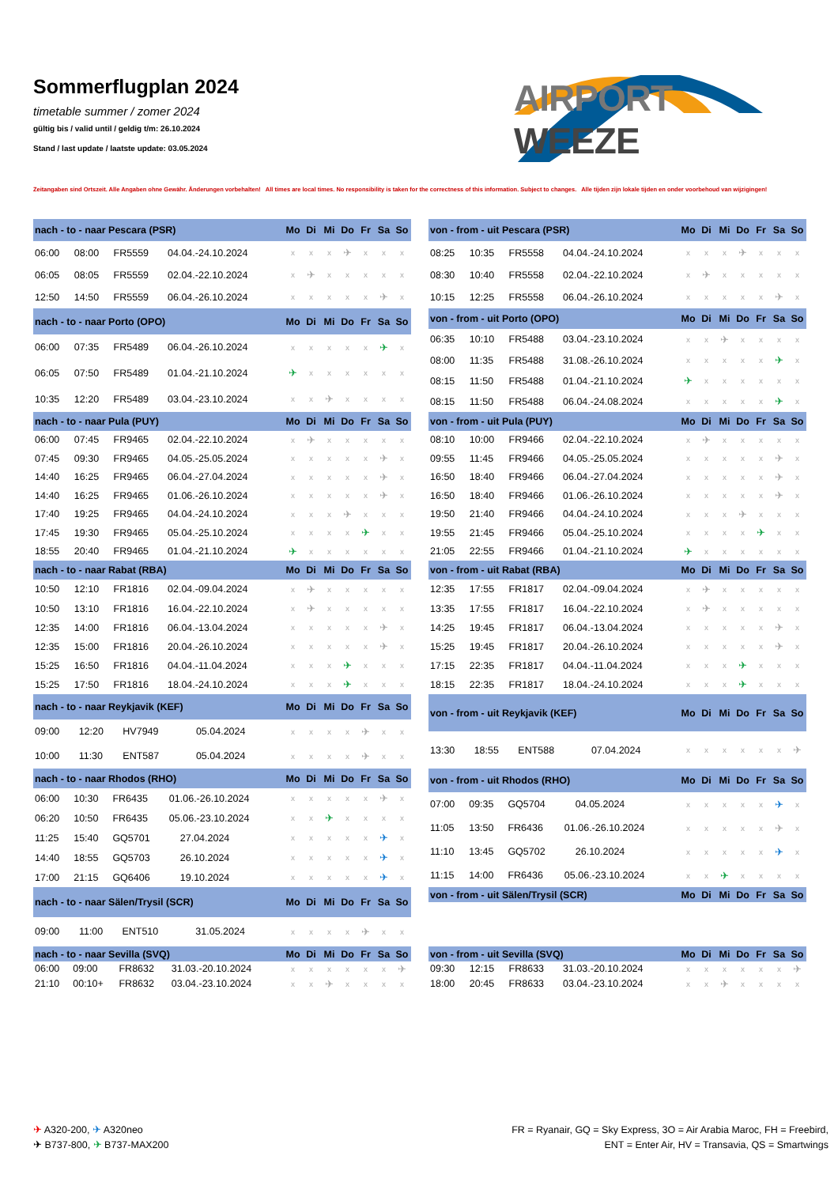Sommerflugplan 2024
timetable summer / zomer 2024
gültig bis / valid until / geldig t/m: 26.10.2024
Stand / last update / laatste update: 03.05.2024
AIRPORT WEEZE
Zeitangaben sind Ortszeit. Alle Angaben ohne Gewähr. Änderungen vorbehalten! All times are local times. No responsibility is taken for the correctness of this information. Subject to changes. Alle tijden zijn lokale tijden en onder voorbehoud van wijzigingen!
| nach - to - naar Pescara (PSR) | | | | Mo | Di | Mi | Do | Fr | Sa | So |
| --- | --- | --- | --- | --- | --- | --- | --- | --- | --- | --- |
| 06:00 | 08:00 | FR5559 | 04.04.-24.10.2024 | x | x | x | ✈ | x | x | x |
| 06:05 | 08:05 | FR5559 | 02.04.-22.10.2024 | x | ✈ | x | x | x | x | x |
| 12:50 | 14:50 | FR5559 | 06.04.-26.10.2024 | x | x | x | x | x | ✈ | x |
| von - from - uit Pescara (PSR) | | | | Mo | Di | Mi | Do | Fr | Sa | So |
| --- | --- | --- | --- | --- | --- | --- | --- | --- | --- | --- |
| 08:25 | 10:35 | FR5558 | 04.04.-24.10.2024 | x | x | x | ✈ | x | x | x |
| 08:30 | 10:40 | FR5558 | 02.04.-22.10.2024 | x | ✈ | x | x | x | x | x |
| 10:15 | 12:25 | FR5558 | 06.04.-26.10.2024 | x | x | x | x | x | ✈ | x |
| nach - to - naar Porto (OPO) | | | | Mo | Di | Mi | Do | Fr | Sa | So |
| --- | --- | --- | --- | --- | --- | --- | --- | --- | --- | --- |
| 06:00 | 07:35 | FR5489 | 06.04.-26.10.2024 | x | x | x | x | x | ✈ | x |
| 06:05 | 07:50 | FR5489 | 01.04.-21.10.2024 | ✈ | x | x | x | x | x | x |
| 10:35 | 12:20 | FR5489 | 03.04.-23.10.2024 | x | x | ✈ | x | x | x | x |
| von - from - uit Porto (OPO) | | | | Mo | Di | Mi | Do | Fr | Sa | So |
| --- | --- | --- | --- | --- | --- | --- | --- | --- | --- | --- |
| 06:35 | 10:10 | FR5488 | 03.04.-23.10.2024 | x | x | ✈ | x | x | x | x |
| 08:00 | 11:35 | FR5488 | 31.08.-26.10.2024 | x | x | x | x | x | ✈ | x |
| 08:15 | 11:50 | FR5488 | 01.04.-21.10.2024 | ✈ | x | x | x | x | x | x |
| 08:15 | 11:50 | FR5488 | 06.04.-24.08.2024 | x | x | x | x | x | ✈ | x |
| nach - to - naar Pula (PUY) | | | | Mo | Di | Mi | Do | Fr | Sa | So |
| --- | --- | --- | --- | --- | --- | --- | --- | --- | --- | --- |
| 06:00 | 07:45 | FR9465 | 02.04.-22.10.2024 | x | ✈ | x | x | x | x | x |
| 07:45 | 09:30 | FR9465 | 04.05.-25.05.2024 | x | x | x | x | x | ✈ | x |
| 14:40 | 16:25 | FR9465 | 06.04.-27.04.2024 | x | x | x | x | x | ✈ | x |
| 14:40 | 16:25 | FR9465 | 01.06.-26.10.2024 | x | x | x | x | x | ✈ | x |
| 17:40 | 19:25 | FR9465 | 04.04.-24.10.2024 | x | x | x | ✈ | x | x | x |
| 17:45 | 19:30 | FR9465 | 05.04.-25.10.2024 | x | x | x | x | ✈ | x | x |
| 18:55 | 20:40 | FR9465 | 01.04.-21.10.2024 | ✈ | x | x | x | x | x | x |
| von - from - uit Pula (PUY) | | | | Mo | Di | Mi | Do | Fr | Sa | So |
| --- | --- | --- | --- | --- | --- | --- | --- | --- | --- | --- |
| 08:10 | 10:00 | FR9466 | 02.04.-22.10.2024 | x | ✈ | x | x | x | x | x |
| 09:55 | 11:45 | FR9466 | 04.05.-25.05.2024 | x | x | x | x | x | ✈ | x |
| 16:50 | 18:40 | FR9466 | 06.04.-27.04.2024 | x | x | x | x | x | ✈ | x |
| 16:50 | 18:40 | FR9466 | 01.06.-26.10.2024 | x | x | x | x | x | ✈ | x |
| 19:50 | 21:40 | FR9466 | 04.04.-24.10.2024 | x | x | x | ✈ | x | x | x |
| 19:55 | 21:45 | FR9466 | 05.04.-25.10.2024 | x | x | x | x | ✈ | x | x |
| 21:05 | 22:55 | FR9466 | 01.04.-21.10.2024 | ✈ | x | x | x | x | x | x |
| nach - to - naar Rabat (RBA) | | | | Mo | Di | Mi | Do | Fr | Sa | So |
| --- | --- | --- | --- | --- | --- | --- | --- | --- | --- | --- |
| 10:50 | 12:10 | FR1816 | 02.04.-09.04.2024 | x | ✈ | x | x | x | x | x |
| 10:50 | 13:10 | FR1816 | 16.04.-22.10.2024 | x | ✈ | x | x | x | x | x |
| 12:35 | 14:00 | FR1816 | 06.04.-13.04.2024 | x | x | x | x | x | ✈ | x |
| 12:35 | 15:00 | FR1816 | 20.04.-26.10.2024 | x | x | x | x | x | ✈ | x |
| 15:25 | 16:50 | FR1816 | 04.04.-11.04.2024 | x | x | x | ✈ | x | x | x |
| 15:25 | 17:50 | FR1816 | 18.04.-24.10.2024 | x | x | x | ✈ | x | x | x |
| von - from - uit Rabat (RBA) | | | | Mo | Di | Mi | Do | Fr | Sa | So |
| --- | --- | --- | --- | --- | --- | --- | --- | --- | --- | --- |
| 12:35 | 17:55 | FR1817 | 02.04.-09.04.2024 | x | ✈ | x | x | x | x | x |
| 13:35 | 17:55 | FR1817 | 16.04.-22.10.2024 | x | ✈ | x | x | x | x | x |
| 14:25 | 19:45 | FR1817 | 06.04.-13.04.2024 | x | x | x | x | x | ✈ | x |
| 15:25 | 19:45 | FR1817 | 20.04.-26.10.2024 | x | x | x | x | x | ✈ | x |
| 17:15 | 22:35 | FR1817 | 04.04.-11.04.2024 | x | x | x | ✈ | x | x | x |
| 18:15 | 22:35 | FR1817 | 18.04.-24.10.2024 | x | x | x | ✈ | x | x | x |
| nach - to - naar Reykjavik (KEF) | | | | Mo | Di | Mi | Do | Fr | Sa | So |
| --- | --- | --- | --- | --- | --- | --- | --- | --- | --- | --- |
| 09:00 | 12:20 | HV7949 | 05.04.2024 | x | x | x | x | ✈ | x | x |
| 10:00 | 11:30 | ENT587 | 05.04.2024 | x | x | x | x | ✈ | x | x |
| von - from - uit Reykjavik (KEF) | | | | Mo | Di | Mi | Do | Fr | Sa | So |
| --- | --- | --- | --- | --- | --- | --- | --- | --- | --- | --- |
| 13:30 | 18:55 | ENT588 | 07.04.2024 | x | x | x | x | x | x | ✈ |
| nach - to - naar Rhodos (RHO) | | | | Mo | Di | Mi | Do | Fr | Sa | So |
| --- | --- | --- | --- | --- | --- | --- | --- | --- | --- | --- |
| 06:00 | 10:30 | FR6435 | 01.06.-26.10.2024 | x | x | x | x | x | ✈ | x |
| 06:20 | 10:50 | FR6435 | 05.06.-23.10.2024 | x | x | ✈ | x | x | x | x |
| 11:25 | 15:40 | GQ5701 | 27.04.2024 | x | x | x | x | x | ✈ | x |
| 14:40 | 18:55 | GQ5703 | 26.10.2024 | x | x | x | x | x | ✈ | x |
| 17:00 | 21:15 | GQ6406 | 19.10.2024 | x | x | x | x | x | ✈ | x |
| von - from - uit Rhodos (RHO) | | | | Mo | Di | Mi | Do | Fr | Sa | So |
| --- | --- | --- | --- | --- | --- | --- | --- | --- | --- | --- |
| 07:00 | 09:35 | GQ5704 | 04.05.2024 | x | x | x | x | x | ✈ | x |
| 11:05 | 13:50 | FR6436 | 01.06.-26.10.2024 | x | x | x | x | x | ✈ | x |
| 11:10 | 13:45 | GQ5702 | 26.10.2024 | x | x | x | x | x | ✈ | x |
| 11:15 | 14:00 | FR6436 | 05.06.-23.10.2024 | x | x | ✈ | x | x | x | x |
| nach - to - naar Sälen/Trysil (SCR) | | | | Mo | Di | Mi | Do | Fr | Sa | So |
| --- | --- | --- | --- | --- | --- | --- | --- | --- | --- | --- |
| 09:00 | 11:00 | ENT510 | 31.05.2024 | x | x | x | x | ✈ | x | x |
| von - from - uit Sälen/Trysil (SCR) | Mo | Di | Mi | Do | Fr | Sa | So |
| --- | --- | --- | --- | --- | --- | --- | --- |
| nach - to - naar Sevilla (SVQ) | | | | Mo | Di | Mi | Do | Fr | Sa | So |
| --- | --- | --- | --- | --- | --- | --- | --- | --- | --- | --- |
| 06:00 | 09:00 | FR8632 | 31.03.-20.10.2024 | x | x | x | x | x | x | ✈ |
| 21:10 | 00:10+ | FR8632 | 03.04.-23.10.2024 | x | x | ✈ | x | x | x | x |
| von - from - uit Sevilla (SVQ) | | | | Mo | Di | Mi | Do | Fr | Sa | So |
| --- | --- | --- | --- | --- | --- | --- | --- | --- | --- | --- |
| 09:30 | 12:15 | FR8633 | 31.03.-20.10.2024 | x | x | x | x | x | x | ✈ |
| 18:00 | 20:45 | FR8633 | 03.04.-23.10.2024 | x | x | ✈ | x | x | x | x |
✈ A320-200, ✈ A320neo
✈ B737-800, ✈ B737-MAX200
FR = Ryanair, GQ = Sky Express, 3O = Air Arabia Maroc, FH = Freebird,
ENT = Enter Air, HV = Transavia, QS = Smartwings